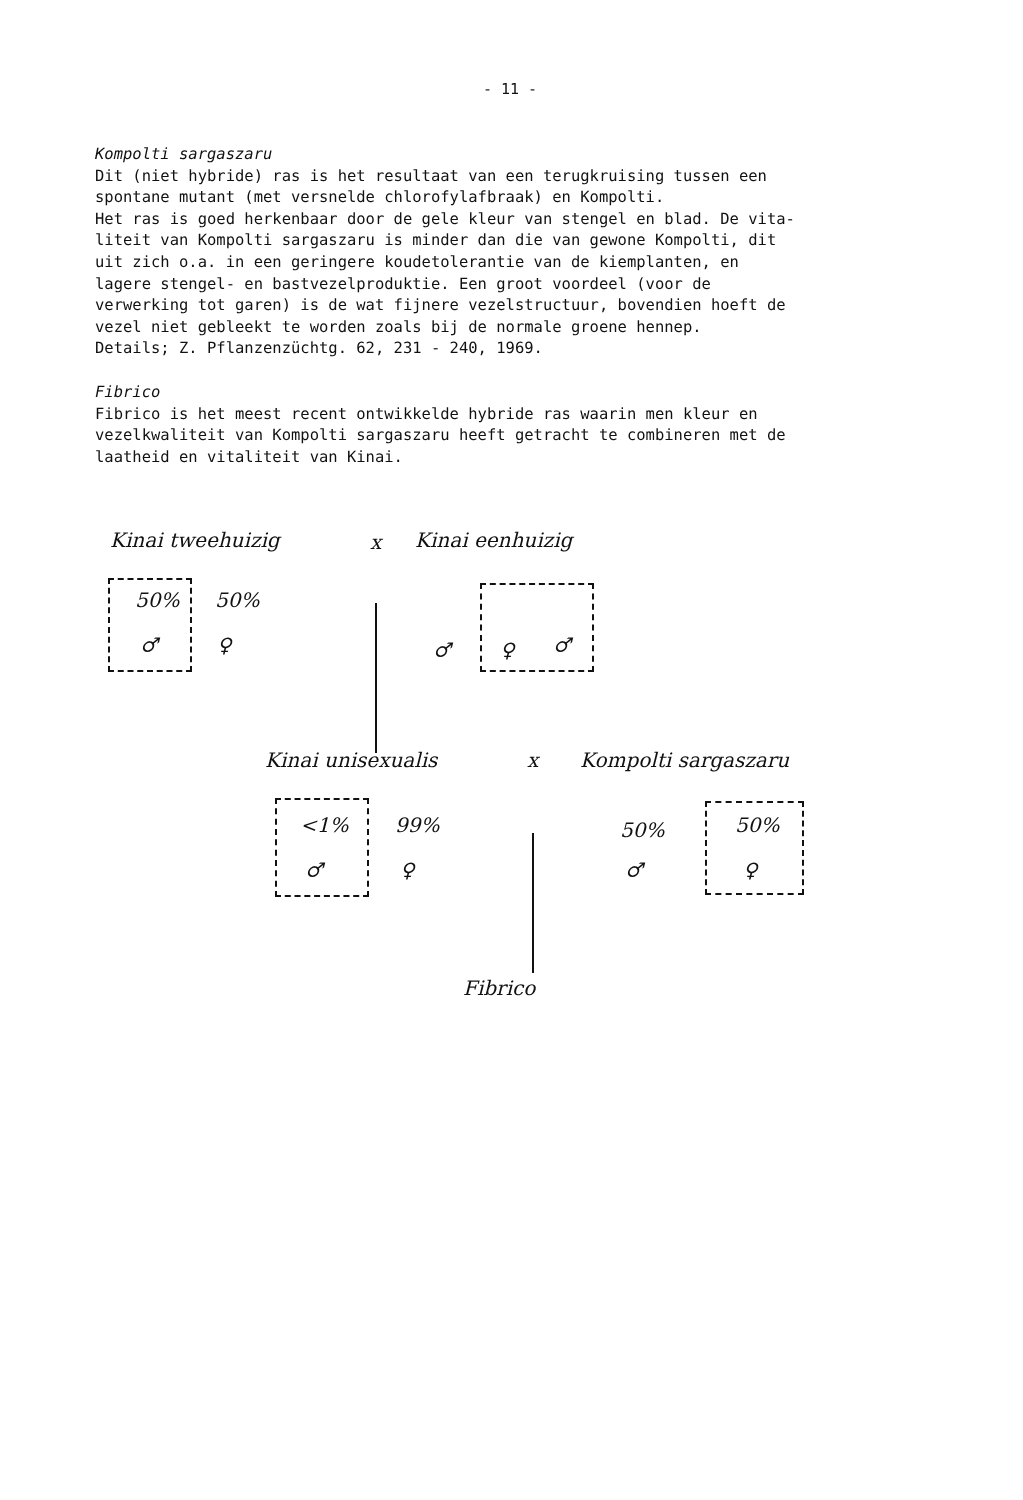- 11 -
Kompolti sargaszaru
Dit (niet hybride) ras is het resultaat van een terugkruising tussen een spontane mutant (met versnelde chlorofylafbraak) en Kompolti. Het ras is goed herkenbaar door de gele kleur van stengel en blad. De vita- liteit van Kompolti sargaszaru is minder dan die van gewone Kompolti, dit uit zich o.a. in een geringere koudetolerantie van de kiemplanten, en lagere stengel- en bastvezelproduktie. Een groot voordeel (voor de verwerking tot garen) is de wat fijnere vezelstructuur, bovendien hoeft de vezel niet gebleekt te worden zoals bij de normale groene hennep. Details; Z. Pflanzenzüchtg. 62, 231 - 240, 1969.
Fibrico
Fibrico is het meest recent ontwikkelde hybride ras waarin men kleur en vezelkwaliteit van Kompolti sargaszaru heeft getracht te combineren met de laatheid en vitaliteit van Kinai.
Kinai tweehuizig x Kinai eenhuizig
50% 50%
♂ ♀ ♂ ♀ ♂
Kinai unisexualis x Kompolti sargaszaru
<1% 99%
♂ ♀
50%
♂
50%
♀
Fibrico